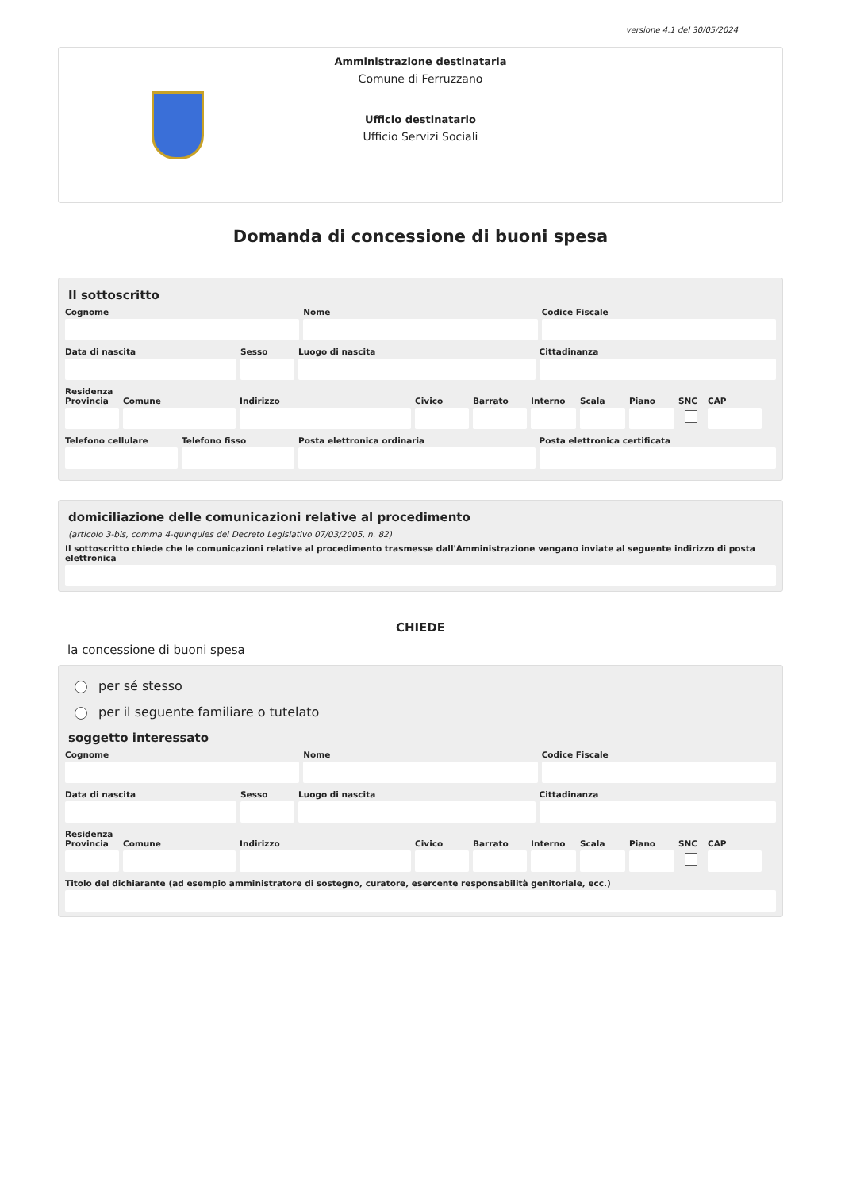versione 4.1 del 30/05/2024
Amministrazione destinataria
Comune di Ferruzzano
Ufficio destinatario
Ufficio Servizi Sociali
Domanda di concessione di buoni spesa
Il sottoscritto
Cognome Nome Codice Fiscale
Data di nascita Sesso Luogo di nascita Cittadinanza
Residenza
Provincia Comune Indirizzo Civico Barrato Interno Scala Piano SNC CAP
Telefono cellulare Telefono fisso Posta elettronica ordinaria Posta elettronica certificata
domiciliazione delle comunicazioni relative al procedimento
(articolo 3-bis, comma 4-quinquies del Decreto Legislativo 07/03/2005, n. 82)
Il sottoscritto chiede che le comunicazioni relative al procedimento trasmesse dall'Amministrazione vengano inviate al seguente indirizzo di posta elettronica
CHIEDE
la concessione di buoni spesa
per sé stesso
per il seguente familiare o tutelato
soggetto interessato
Cognome Nome Codice Fiscale
Data di nascita Sesso Luogo di nascita Cittadinanza
Residenza
Provincia Comune Indirizzo Civico Barrato Interno Scala Piano SNC CAP
Titolo del dichiarante (ad esempio amministratore di sostegno, curatore, esercente responsabilità genitoriale, ecc.)